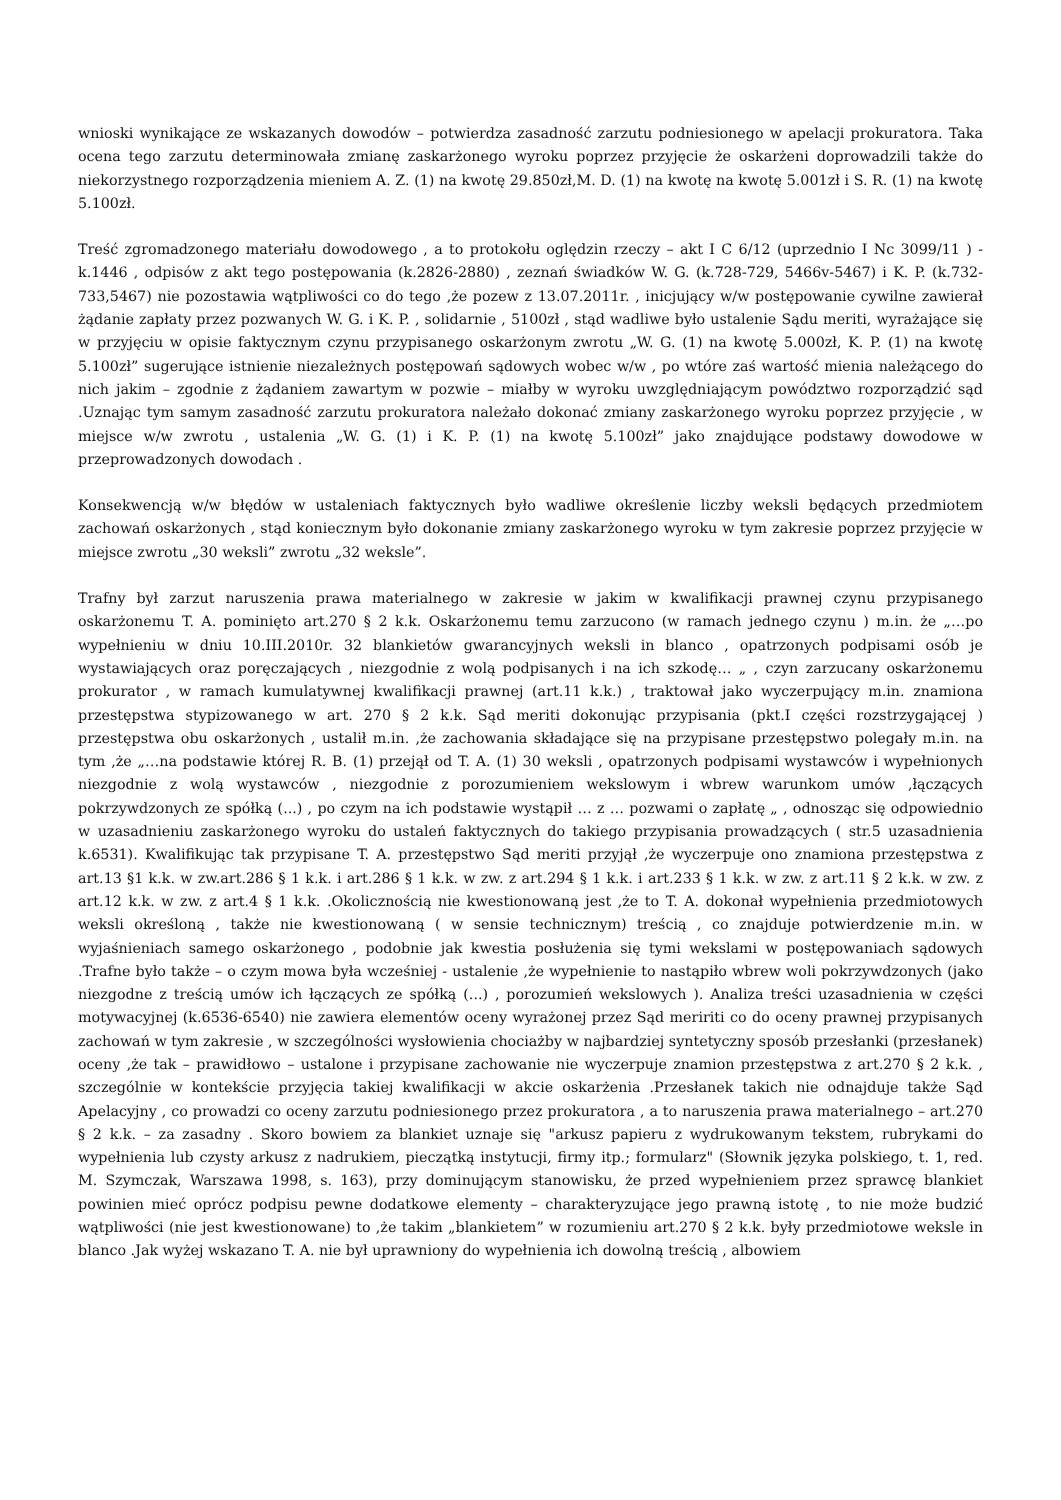wnioski wynikające ze wskazanych dowodów – potwierdza zasadność zarzutu podniesionego w apelacji prokuratora. Taka ocena tego zarzutu determinowała zmianę zaskarżonego wyroku poprzez przyjęcie że oskarżeni doprowadzili także do niekorzystnego rozporządzenia mieniem A. Z. (1) na kwotę 29.850zł,M. D. (1) na kwotę na kwotę 5.001zł i S. R. (1) na kwotę 5.100zł.
Treść zgromadzonego materiału dowodowego , a to protokołu oględzin rzeczy – akt I C 6/12 (uprzednio I Nc 3099/11 ) - k.1446 , odpisów z akt tego postępowania (k.2826-2880) , zeznań świadków W. G. (k.728-729, 5466v-5467) i K. P. (k.732-733,5467) nie pozostawia wątpliwości co do tego ,że pozew z 13.07.2011r. , inicjujący w/w postępowanie cywilne zawierał żądanie zapłaty przez pozwanych W. G. i K. P. , solidarnie , 5100zł , stąd wadliwe było ustalenie Sądu meriti, wyrażające się w przyjęciu w opisie faktycznym czynu przypisanego oskarżonym zwrotu „W. G. (1) na kwotę 5.000zł, K. P. (1) na kwotę 5.100zł” sugerujące istnienie niezależnych postępowań sądowych wobec w/w , po wtóre zaś wartość mienia należącego do nich jakim – zgodnie z żądaniem zawartym w pozwie – miałby w wyroku uwzględniającym powództwo rozporządzić sąd .Uznając tym samym zasadność zarzutu prokuratora należało dokonać zmiany zaskarżonego wyroku poprzez przyjęcie , w miejsce w/w zwrotu , ustalenia „W. G. (1) i K. P. (1) na kwotę 5.100zł” jako znajdujące podstawy dowodowe w przeprowadzonych dowodach .
Konsekwencją w/w błędów w ustaleniach faktycznych było wadliwe określenie liczby weksli będących przedmiotem zachowań oskarżonych , stąd koniecznym było dokonanie zmiany zaskarżonego wyroku w tym zakresie poprzez przyjęcie w miejsce zwrotu „30 weksli” zwrotu „32 weksle”.
Trafny był zarzut naruszenia prawa materialnego w zakresie w jakim w kwalifikacji prawnej czynu przypisanego oskarżonemu T. A. pominięto art.270 § 2 k.k. Oskarżonemu temu zarzucono (w ramach jednego czynu ) m.in. że „…po wypełnieniu w dniu 10.III.2010r. 32 blankietów gwarancyjnych weksli in blanco , opatrzonych podpisami osób je wystawiających oraz poręczających , niezgodnie z wolą podpisanych i na ich szkodę… „ , czyn zarzucany oskarżonemu prokurator , w ramach kumulatywnej kwalifikacji prawnej (art.11 k.k.) , traktował jako wyczerpujący m.in. znamiona przestępstwa stypizowanego w art. 270 § 2 k.k. Sąd meriti dokonując przypisania (pkt.I części rozstrzygającej ) przestępstwa obu oskarżonych , ustalił m.in. ,że zachowania składające się na przypisane przestępstwo polegały m.in. na tym ,że „…na podstawie której R. B. (1) przejął od T. A. (1) 30 weksli , opatrzonych podpisami wystawców i wypełnionych niezgodnie z wolą wystawców , niezgodnie z porozumieniem wekslowym i wbrew warunkom umów ,łączących pokrzywdzonych ze spółką (...) , po czym na ich podstawie wystąpił … z … pozwami o zapłatę „ , odnosząc się odpowiednio w uzasadnieniu zaskarżonego wyroku do ustaleń faktycznych do takiego przypisania prowadzących ( str.5 uzasadnienia k.6531). Kwalifikując tak przypisane T. A. przestępstwo Sąd meriti przyjął ,że wyczerpuje ono znamiona przestępstwa z art.13 §1 k.k. w zw.art.286 § 1 k.k. i art.286 § 1 k.k. w zw. z art.294 § 1 k.k. i art.233 § 1 k.k. w zw. z art.11 § 2 k.k. w zw. z art.12 k.k. w zw. z art.4 § 1 k.k. .Okolicznością nie kwestionowaną jest ,że to T. A. dokonał wypełnienia przedmiotowych weksli określoną , także nie kwestionowaną ( w sensie technicznym) treścią , co znajduje potwierdzenie m.in. w wyjaśnieniach samego oskarżonego , podobnie jak kwestia posłużenia się tymi wekslami w postępowaniach sądowych .Trafne było także – o czym mowa była wcześniej - ustalenie ,że wypełnienie to nastąpiło wbrew woli pokrzywdzonych (jako niezgodne z treścią umów ich łączących ze spółką (...) , porozumień wekslowych ). Analiza treści uzasadnienia w części motywacyjnej (k.6536-6540) nie zawiera elementów oceny wyrażonej przez Sąd meririti co do oceny prawnej przypisanych zachowań w tym zakresie , w szczególności wysłowienia chociażby w najbardziej syntetyczny sposób przesłanki (przesłanek) oceny ,że tak – prawidłowo – ustalone i przypisane zachowanie nie wyczerpuje znamion przestępstwa z art.270 § 2 k.k. , szczególnie w kontekście przyjęcia takiej kwalifikacji w akcie oskarżenia .Przesłanek takich nie odnajduje także Sąd Apelacyjny , co prowadzi co oceny zarzutu podniesionego przez prokuratora , a to naruszenia prawa materialnego – art.270 § 2 k.k. – za zasadny . Skoro bowiem za blankiet uznaje się "arkusz papieru z wydrukowanym tekstem, rubrykami do wypełnienia lub czysty arkusz z nadrukiem, pieczątką instytucji, firmy itp.; formularz" (Słownik języka polskiego, t. 1, red. M. Szymczak, Warszawa 1998, s. 163), przy dominującym stanowisku, że przed wypełnieniem przez sprawcę blankiet powinien mieć oprócz podpisu pewne dodatkowe elementy – charakteryzujące jego prawną istotę , to nie może budzić wątpliwości (nie jest kwestionowane) to ,że takim „blankietem” w rozumieniu art.270 § 2 k.k. były przedmiotowe weksle in blanco .Jak wyżej wskazano T. A. nie był uprawniony do wypełnienia ich dowolną treścią , albowiem